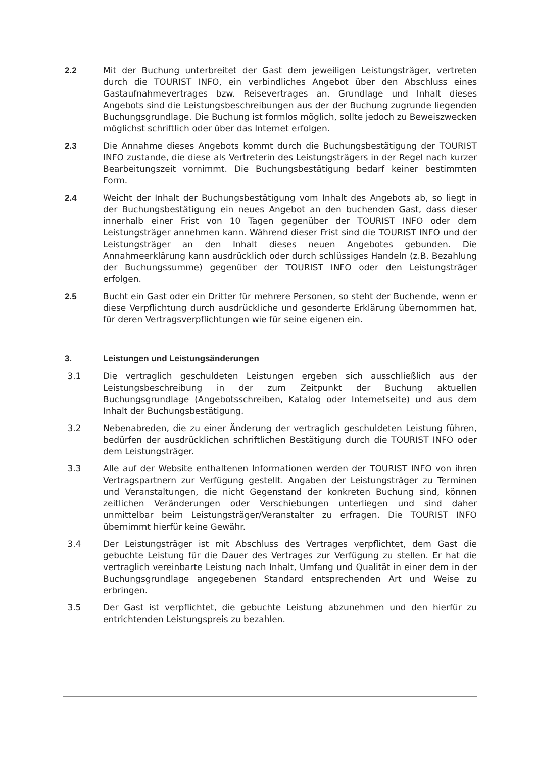2.2 Mit der Buchung unterbreitet der Gast dem jeweiligen Leistungsträger, vertreten durch die TOURIST INFO, ein verbindliches Angebot über den Abschluss eines Gastaufnahmevertrages bzw. Reisevertrages an. Grundlage und Inhalt dieses Angebots sind die Leistungsbeschreibungen aus der der Buchung zugrunde liegenden Buchungsgrundlage. Die Buchung ist formlos möglich, sollte jedoch zu Beweiszwecken möglichst schriftlich oder über das Internet erfolgen.
2.3 Die Annahme dieses Angebots kommt durch die Buchungsbestätigung der TOURIST INFO zustande, die diese als Vertreterin des Leistungsträgers in der Regel nach kurzer Bearbeitungszeit vornimmt. Die Buchungsbestätigung bedarf keiner bestimmten Form.
2.4 Weicht der Inhalt der Buchungsbestätigung vom Inhalt des Angebots ab, so liegt in der Buchungsbestätigung ein neues Angebot an den buchenden Gast, dass dieser innerhalb einer Frist von 10 Tagen gegenüber der TOURIST INFO oder dem Leistungsträger annehmen kann. Während dieser Frist sind die TOURIST INFO und der Leistungsträger an den Inhalt dieses neuen Angebotes gebunden. Die Annahmeerklärung kann ausdrücklich oder durch schlüssiges Handeln (z.B. Bezahlung der Buchungssumme) gegenüber der TOURIST INFO oder den Leistungsträger erfolgen.
2.5 Bucht ein Gast oder ein Dritter für mehrere Personen, so steht der Buchende, wenn er diese Verpflichtung durch ausdrückliche und gesonderte Erklärung übernommen hat, für deren Vertragsverpflichtungen wie für seine eigenen ein.
3. Leistungen und Leistungsänderungen
3.1 Die vertraglich geschuldeten Leistungen ergeben sich ausschließlich aus der Leistungsbeschreibung in der zum Zeitpunkt der Buchung aktuellen Buchungsgrundlage (Angebotsschreiben, Katalog oder Internetseite) und aus dem Inhalt der Buchungsbestätigung.
3.2 Nebenabreden, die zu einer Änderung der vertraglich geschuldeten Leistung führen, bedürfen der ausdrücklichen schriftlichen Bestätigung durch die TOURIST INFO oder dem Leistungsträger.
3.3 Alle auf der Website enthaltenen Informationen werden der TOURIST INFO von ihren Vertragspartnern zur Verfügung gestellt. Angaben der Leistungsträger zu Terminen und Veranstaltungen, die nicht Gegenstand der konkreten Buchung sind, können zeitlichen Veränderungen oder Verschiebungen unterliegen und sind daher unmittelbar beim Leistungsträger/Veranstalter zu erfragen. Die TOURIST INFO übernimmt hierfür keine Gewähr.
3.4 Der Leistungsträger ist mit Abschluss des Vertrages verpflichtet, dem Gast die gebuchte Leistung für die Dauer des Vertrages zur Verfügung zu stellen. Er hat die vertraglich vereinbarte Leistung nach Inhalt, Umfang und Qualität in einer dem in der Buchungsgrundlage angegebenen Standard entsprechenden Art und Weise zu erbringen.
3.5 Der Gast ist verpflichtet, die gebuchte Leistung abzunehmen und den hierfür zu entrichtenden Leistungspreis zu bezahlen.